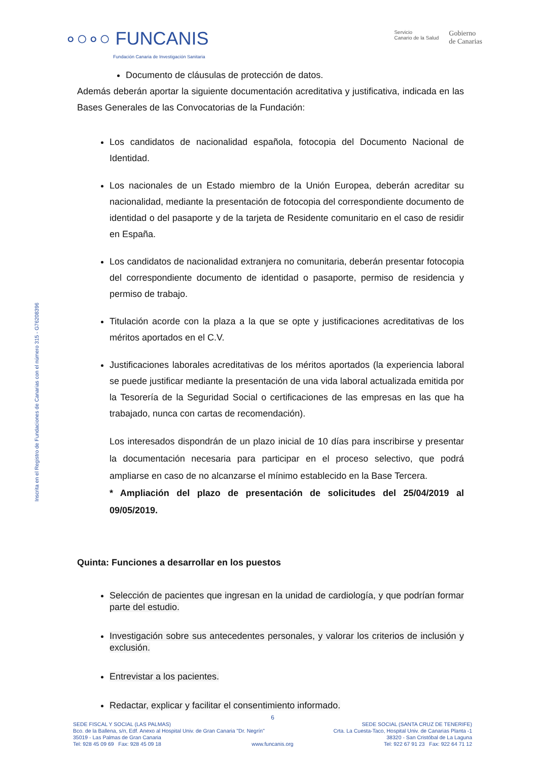∘○∘○ FUNCANIS
Fundación Canaria de Investigación Sanitaria
Servicio
Canario de la Salud
Gobierno
de Canarias
Inscrita en el Registro de Fundaciones de Canarias con el número 315 - G76208396
Documento de cláusulas de protección de datos.
Además deberán aportar la siguiente documentación acreditativa y justificativa, indicada en las Bases Generales de las Convocatorias de la Fundación:
Los candidatos de nacionalidad española, fotocopia del Documento Nacional de Identidad.
Los nacionales de un Estado miembro de la Unión Europea, deberán acreditar su nacionalidad, mediante la presentación de fotocopia del correspondiente documento de identidad o del pasaporte y de la tarjeta de Residente comunitario en el caso de residir en España.
Los candidatos de nacionalidad extranjera no comunitaria, deberán presentar fotocopia del correspondiente documento de identidad o pasaporte, permiso de residencia y permiso de trabajo.
Titulación acorde con la plaza a la que se opte y justificaciones acreditativas de los méritos aportados en el C.V.
Justificaciones laborales acreditativas de los méritos aportados (la experiencia laboral se puede justificar mediante la presentación de una vida laboral actualizada emitida por la Tesorería de la Seguridad Social o certificaciones de las empresas en las que ha trabajado, nunca con cartas de recomendación).
Los interesados dispondrán de un plazo inicial de 10 días para inscribirse y presentar la documentación necesaria para participar en el proceso selectivo, que podrá ampliarse en caso de no alcanzarse el mínimo establecido en la Base Tercera.
* Ampliación del plazo de presentación de solicitudes del 25/04/2019 al 09/05/2019.
Quinta: Funciones a desarrollar en los puestos
Selección de pacientes que ingresan en la unidad de cardiología, y que podrían formar parte del estudio.
Investigación sobre sus antecedentes personales, y valorar los criterios de inclusión y exclusión.
Entrevistar a los pacientes.
Redactar, explicar y facilitar el consentimiento informado.
6
SEDE FISCAL Y SOCIAL (LAS PALMAS) SEDE SOCIAL (SANTA CRUZ DE TENERIFE)
Bco. de la Ballena, s/n, Edf. Anexo al Hospital Univ. de Gran Canaria "Dr. Negrín" Crta. La Cuesta-Taco, Hospital Univ. de Canarias Planta -1
35019 - Las Palmas de Gran Canaria 38320 - San Cristóbal de La Laguna
Tel: 928 45 09 69 Fax: 928 45 09 18 www.funcanis.org Tel: 922 67 91 23 Fax: 922 64 71 12